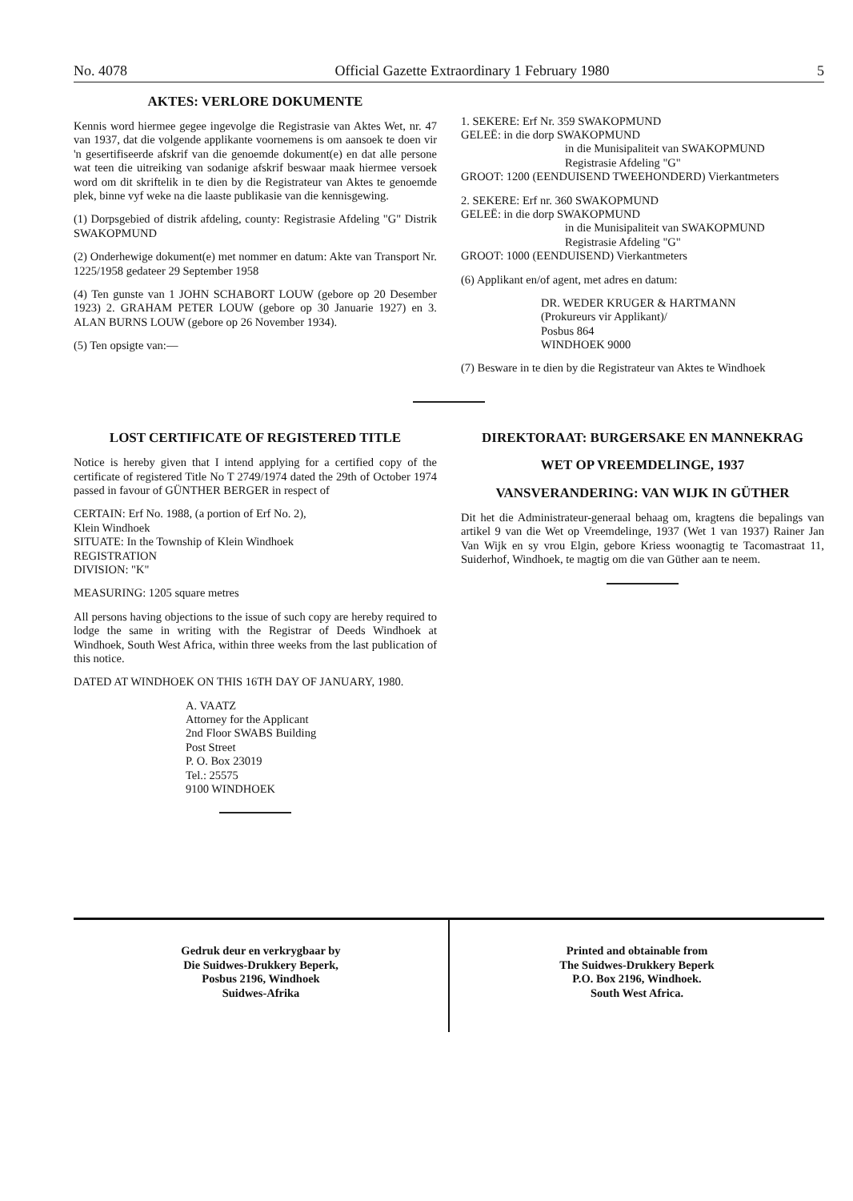No. 4078 Official Gazette Extraordinary 1 February 1980 5
AKTES: VERLORE DOKUMENTE
Kennis word hiermee gegee ingevolge die Registrasie van Aktes Wet, nr. 47 van 1937, dat die volgende applikante voornemens is om aansoek te doen vir 'n gesertifiseerde afskrif van die genoemde dokument(e) en dat alle persone wat teen die uitreiking van sodanige afskrif beswaar maak hiermee versoek word om dit skriftelik in te dien by die Registrateur van Aktes te genoemde plek, binne vyf weke na die laaste publikasie van die kennisgewing.
(1) Dorpsgebied of distrik afdeling, county: Registrasie Afdeling "G" Distrik SWAKOPMUND
(2) Onderhewige dokument(e) met nommer en datum: Akte van Transport Nr. 1225/1958 gedateer 29 September 1958
(4) Ten gunste van 1 JOHN SCHABORT LOUW (gebore op 20 Desember 1923) 2. GRAHAM PETER LOUW (gebore op 30 Januarie 1927) en 3. ALAN BURNS LOUW (gebore op 26 November 1934).
(5) Ten opsigte van:—
1. SEKERE: Erf Nr. 359 SWAKOPMUND
GELEË: in die dorp SWAKOPMUND
in die Munisipaliteit van SWAKOPMUND
Registrasie Afdeling "G"
GROOT: 1200 (EENDUISEND TWEEHONDERD) Vierkantmeters
2. SEKERE: Erf nr. 360 SWAKOPMUND
GELEË: in die dorp SWAKOPMUND
in die Munisipaliteit van SWAKOPMUND
Registrasie Afdeling "G"
GROOT: 1000 (EENDUISEND) Vierkantmeters
(6) Applikant en/of agent, met adres en datum:
DR. WEDER KRUGER & HARTMANN
(Prokureurs vir Applikant)/
Posbus 864
WINDHOEK 9000
(7) Besware in te dien by die Registrateur van Aktes te Windhoek
LOST CERTIFICATE OF REGISTERED TITLE
Notice is hereby given that I intend applying for a certified copy of the certificate of registered Title No T 2749/1974 dated the 29th of October 1974 passed in favour of GÜNTHER BERGER in respect of
CERTAIN: Erf No. 1988, (a portion of Erf No. 2),
Klein Windhoek
SITUATE: In the Township of Klein Windhoek
REGISTRATION
DIVISION: "K"
MEASURING: 1205 square metres
All persons having objections to the issue of such copy are hereby required to lodge the same in writing with the Registrar of Deeds Windhoek at Windhoek, South West Africa, within three weeks from the last publication of this notice.
DATED AT WINDHOEK ON THIS 16TH DAY OF JANUARY, 1980.
A. VAATZ
Attorney for the Applicant
2nd Floor SWABS Building
Post Street
P. O. Box 23019
Tel.: 25575
9100 WINDHOEK
DIREKTORAAT: BURGERSAKE EN MANNEKRAG
WET OP VREEMDELINGE, 1937
VANSVERANDERING: VAN WIJK IN GÜTHER
Dit het die Administrateur-generaal behaag om, kragtens die bepalings van artikel 9 van die Wet op Vreemdelinge, 1937 (Wet 1 van 1937) Rainer Jan Van Wijk en sy vrou Elgin, gebore Kriess woonagtig te Tacomastraat 11, Suiderhof, Windhoek, te magtig om die van Güther aan te neem.
Gedruk deur en verkrygbaar by
Die Suidwes-Drukkery Beperk,
Posbus 2196, Windhoek
Suidwes-Afrika
Printed and obtainable from
The Suidwes-Drukkery Beperk
P.O. Box 2196, Windhoek.
South West Africa.